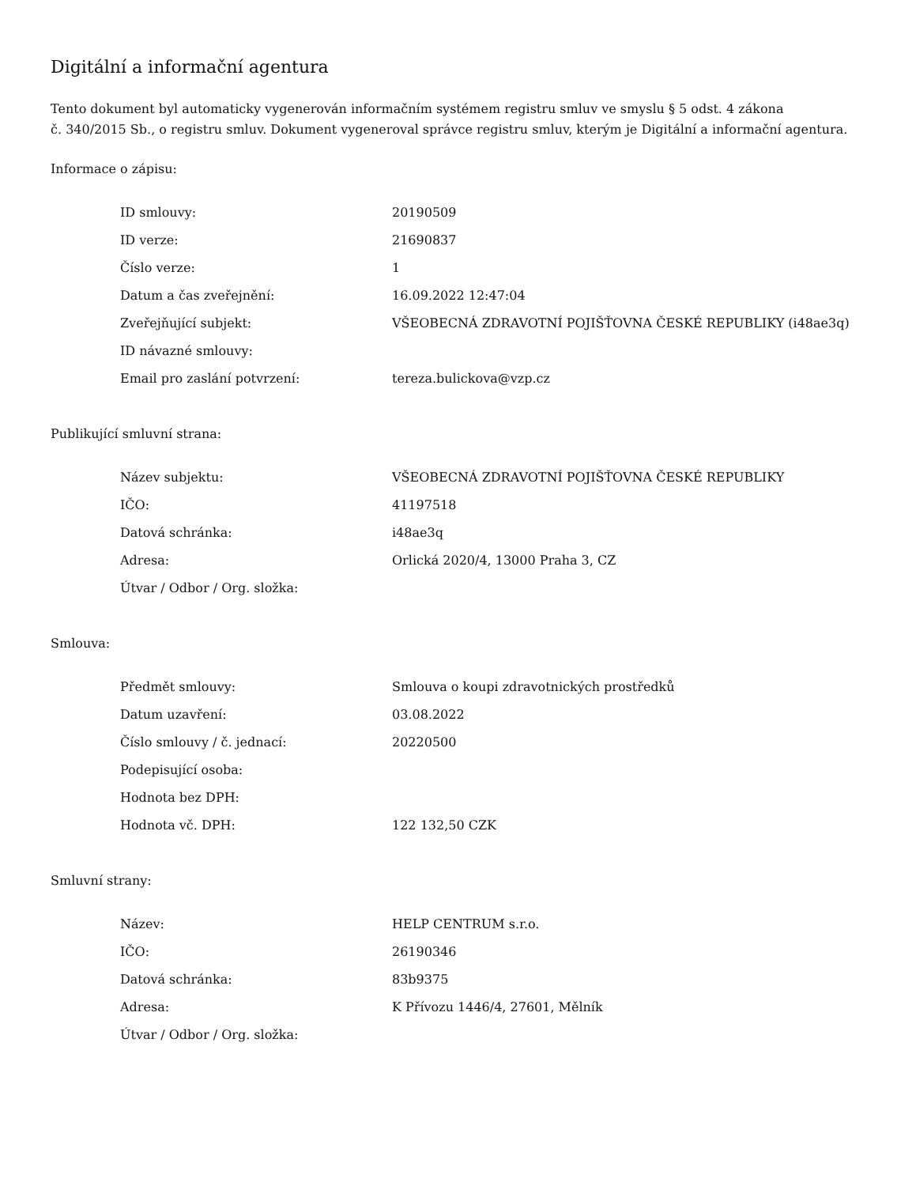Digitální a informační agentura
Tento dokument byl automaticky vygenerován informačním systémem registru smluv ve smyslu § 5 odst. 4 zákona
č. 340/2015 Sb., o registru smluv. Dokument vygeneroval správce registru smluv, kterým je Digitální a informační agentura.
Informace o zápisu:
| ID smlouvy: | 20190509 |
| ID verze: | 21690837 |
| Číslo verze: | 1 |
| Datum a čas zveřejnění: | 16.09.2022 12:47:04 |
| Zveřejňující subjekt: | VŠEOBECNÁ ZDRAVOTNÍ POJIŠŤOVNA ČESKÉ REPUBLIKY (i48ae3q) |
| ID návazné smlouvy: | |
| Email pro zaslání potvrzení: | tereza.bulickova@vzp.cz |
Publikující smluvní strana:
| Název subjektu: | VŠEOBECNÁ ZDRAVOTNÍ POJIŠŤOVNA ČESKÉ REPUBLIKY |
| IČO: | 41197518 |
| Datová schránka: | i48ae3q |
| Adresa: | Orlická 2020/4, 13000 Praha 3, CZ |
| Útvar / Odbor / Org. složka: | |
Smlouva:
| Předmět smlouvy: | Smlouva o koupi zdravotnických prostředků |
| Datum uzavření: | 03.08.2022 |
| Číslo smlouvy / č. jednací: | 20220500 |
| Podepisující osoba: | |
| Hodnota bez DPH: | |
| Hodnota vč. DPH: | 122 132,50 CZK |
Smluvní strany:
| Název: | HELP CENTRUM s.r.o. |
| IČO: | 26190346 |
| Datová schránka: | 83b9375 |
| Adresa: | K Přívozu 1446/4, 27601, Mělník |
| Útvar / Odbor / Org. složka: | |